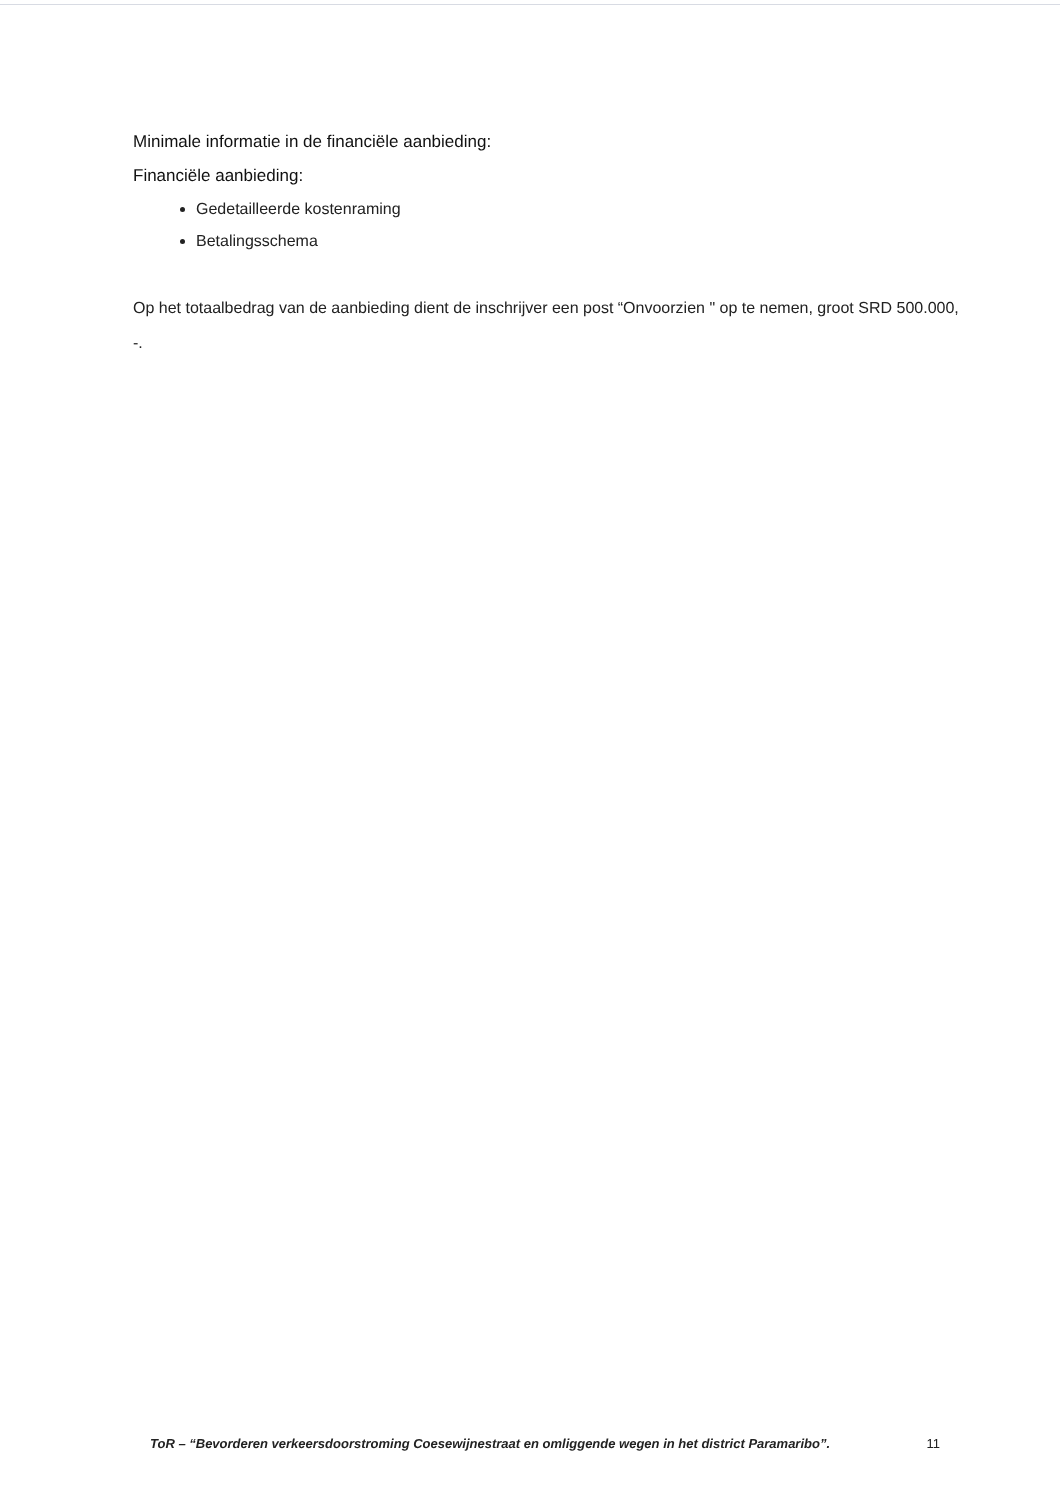Minimale informatie in de financiële aanbieding:
Financiële aanbieding:
Gedetailleerde kostenraming
Betalingsschema
Op het totaalbedrag van de aanbieding dient de inschrijver een post “Onvoorzien " op te nemen, groot SRD 500.000, -.
ToR – “Bevorderen verkeersdoorstroming Coesewijnestraat en omliggende wegen in het district Paramaribo”. 11